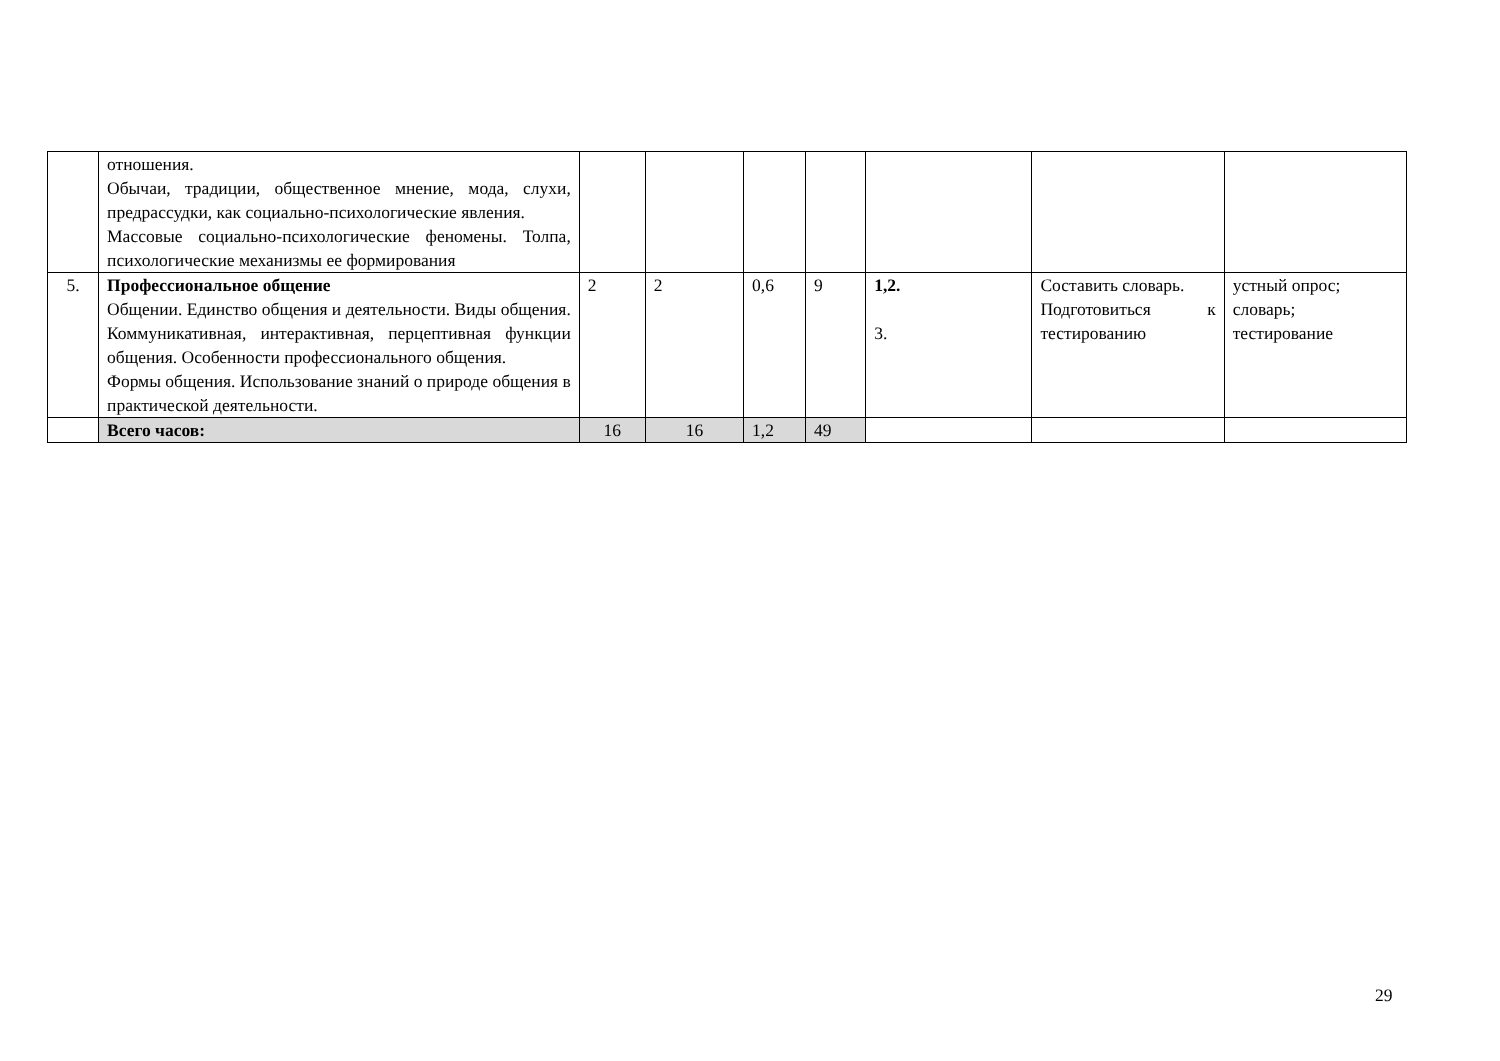| | отношения. Обычаи, традиции, общественное мнение, мода, слухи, предрассудки, как социально-психологические явления. Массовые социально-психологические феномены. Толпа, психологические механизмы ее формирования | | | | | | | |
| 5. | Профессиональное общение Общении. Единство общения и деятельности. Виды общения. Коммуникативная, интерактивная, перцептивная функции общения. Особенности профессионального общения. Формы общения. Использование знаний о природе общения в практической деятельности. | 2 | 2 | 0,6 | 9 | 1,2. 3. | Составить словарь. Подготовиться к тестированию | устный опрос; словарь; тестирование |
| | Всего часов: | 16 | 16 | 1,2 | 49 | | | |
29